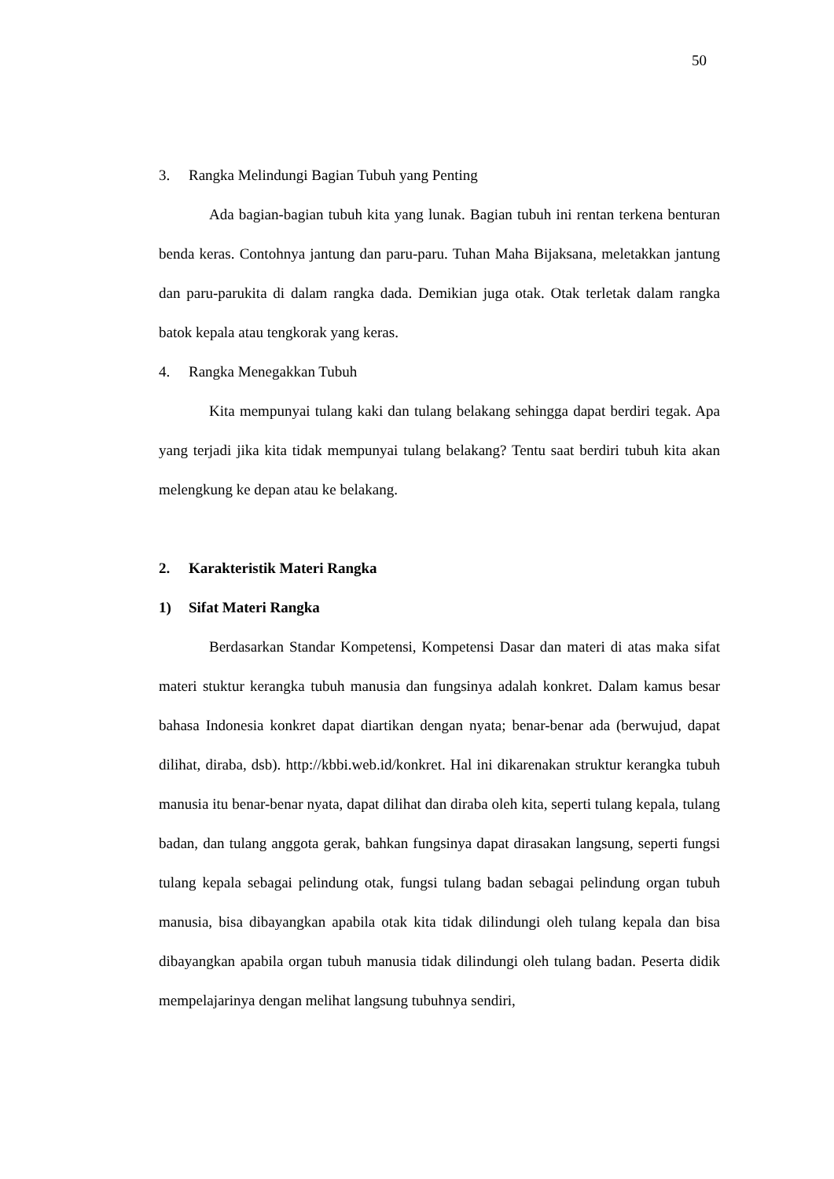50
3. Rangka Melindungi Bagian Tubuh yang Penting
Ada bagian-bagian tubuh kita yang lunak. Bagian tubuh ini rentan terkena benturan benda keras. Contohnya jantung dan paru-paru. Tuhan Maha Bijaksana, meletakkan jantung dan paru-parukita di dalam rangka dada. Demikian juga otak. Otak terletak dalam rangka batok kepala atau tengkorak yang keras.
4. Rangka Menegakkan Tubuh
Kita mempunyai tulang kaki dan tulang belakang sehingga dapat berdiri tegak. Apa yang terjadi jika kita tidak mempunyai tulang belakang? Tentu saat berdiri tubuh kita akan melengkung ke depan atau ke belakang.
2. Karakteristik Materi Rangka
1) Sifat Materi Rangka
Berdasarkan Standar Kompetensi, Kompetensi Dasar dan materi di atas maka sifat materi stuktur kerangka tubuh manusia dan fungsinya adalah konkret. Dalam kamus besar bahasa Indonesia konkret dapat diartikan dengan nyata; benar-benar ada (berwujud, dapat dilihat, diraba, dsb). http://kbbi.web.id/konkret. Hal ini dikarenakan struktur kerangka tubuh manusia itu benar-benar nyata, dapat dilihat dan diraba oleh kita, seperti tulang kepala, tulang badan, dan tulang anggota gerak, bahkan fungsinya dapat dirasakan langsung, seperti fungsi tulang kepala sebagai pelindung otak, fungsi tulang badan sebagai pelindung organ tubuh manusia, bisa dibayangkan apabila otak kita tidak dilindungi oleh tulang kepala dan bisa dibayangkan apabila organ tubuh manusia tidak dilindungi oleh tulang badan. Peserta didik mempelajarinya dengan melihat langsung tubuhnya sendiri,